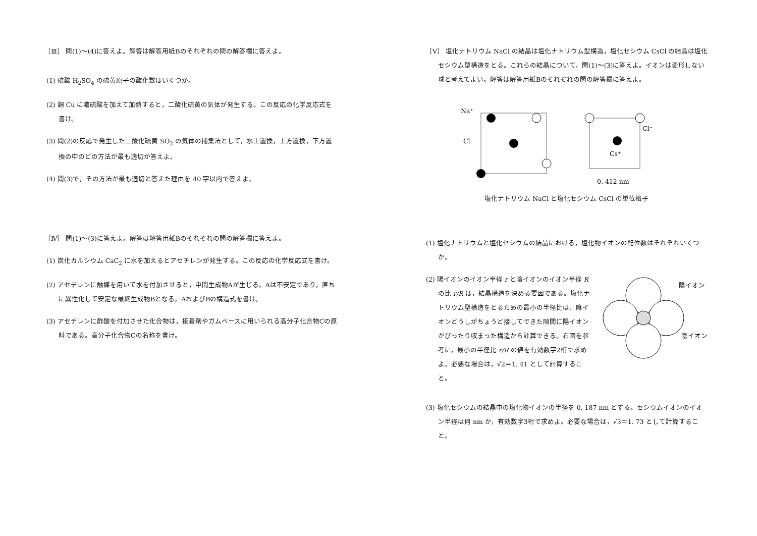［Ⅲ］ 問(1)～(4)に答えよ。解答は解答用紙Bのそれぞれの問の解答欄に答えよ。
(1) 硫酸 H<sub>2</sub>SO<sub>4</sub> の硫黄原子の酸化数はいくつか。
(2) 銅 Cu に濃硫酸を加えて加熱すると，二酸化硫黄の気体が発生する。この反応の化学反応式を書け。
(3) 問(2)の反応で発生した二酸化硫黄 SO<sub>2</sub> の気体の捕集法として，水上置換，上方置換，下方置換の中のどの方法が最も適切か答えよ。
(4) 問(3)で，その方法が最も適切と答えた理由を 40 字以内で答えよ。
［Ⅳ］ 問(1)～(3)に答えよ。解答は解答用紙Bのそれぞれの問の解答欄に答えよ。
(1) 炭化カルシウム CaC<sub>2</sub> に水を加えるとアセチレンが発生する。この反応の化学反応式を書け。
(2) アセチレンに触媒を用いて水を付加させると，中間生成物Aが生じる。Aは不安定であり，直ちに異性化して安定な最終生成物Bとなる。AおよびBの構造式を書け。
(3) アセチレンに酢酸を付加させた化合物は，接着剤やガムベースに用いられる高分子化合物Cの原料である。高分子化合物Cの名称を書け。
［Ⅴ］ 塩化ナトリウム NaCl の結晶は塩化ナトリウム型構造，塩化セシウム CsCl の結晶は塩化セシウム型構造をとる。これらの結晶について，問(1)～(3)に答えよ。イオンは変形しない球と考えてよい。解答は解答用紙Bのそれぞれの問の解答欄に答えよ。
Na⁺
Cl⁻
Cl⁻
Cs⁺
0. 412 nm
塩化ナトリウム NaCl と塩化セシウム CsCl の単位格子
(1) 塩化ナトリウムと塩化セシウムの結晶における，塩化物イオンの配位数はそれぞれいくつか。
(2) 陽イオンのイオン半径 r と陰イオンのイオン半径 R の比 r/R は，結晶構造を決める要因である。塩化ナトリウム型構造をとるための最小の半径比は，陰イオンどうしがちょうど接してできた隙間に陽イオンがぴったり収まった構造から計算できる。右図を参考に，最小の半径比 r/R の値を有効数字2桁で求めよ。必要な場合は，√2＝1. 41 として計算すること。
陽イオン
陰イオン
(3) 塩化セシウムの結晶中の塩化物イオンの半径を 0. 187 nm とする。セシウムイオンのイオン半径は何 nm か，有効数字3桁で求めよ。必要な場合は，√3＝1. 73 として計算すること。